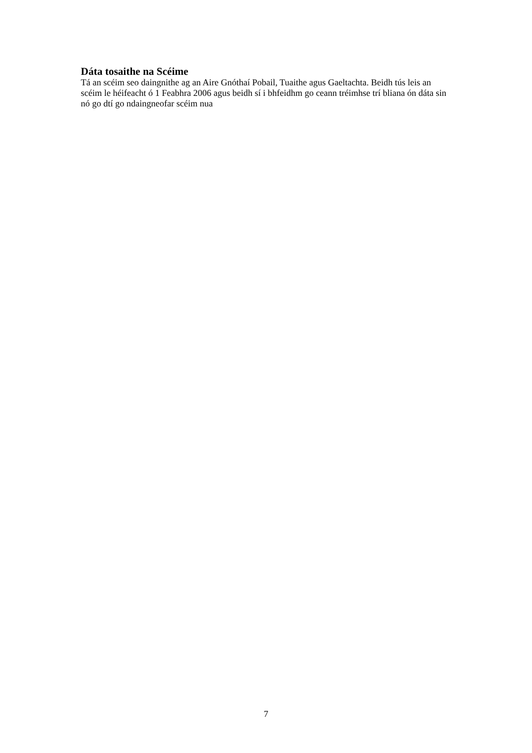Dáta tosaithe na Scéime
Tá an scéim seo daingnithe ag an Aire Gnóthaí Pobail, Tuaithe agus Gaeltachta. Beidh tús leis an scéim le héifeacht ó 1 Feabhra 2006 agus beidh sí i bhfeidhm go ceann tréimhse trí bliana ón dáta sin nó go dtí go ndaingneofar scéim nua
7